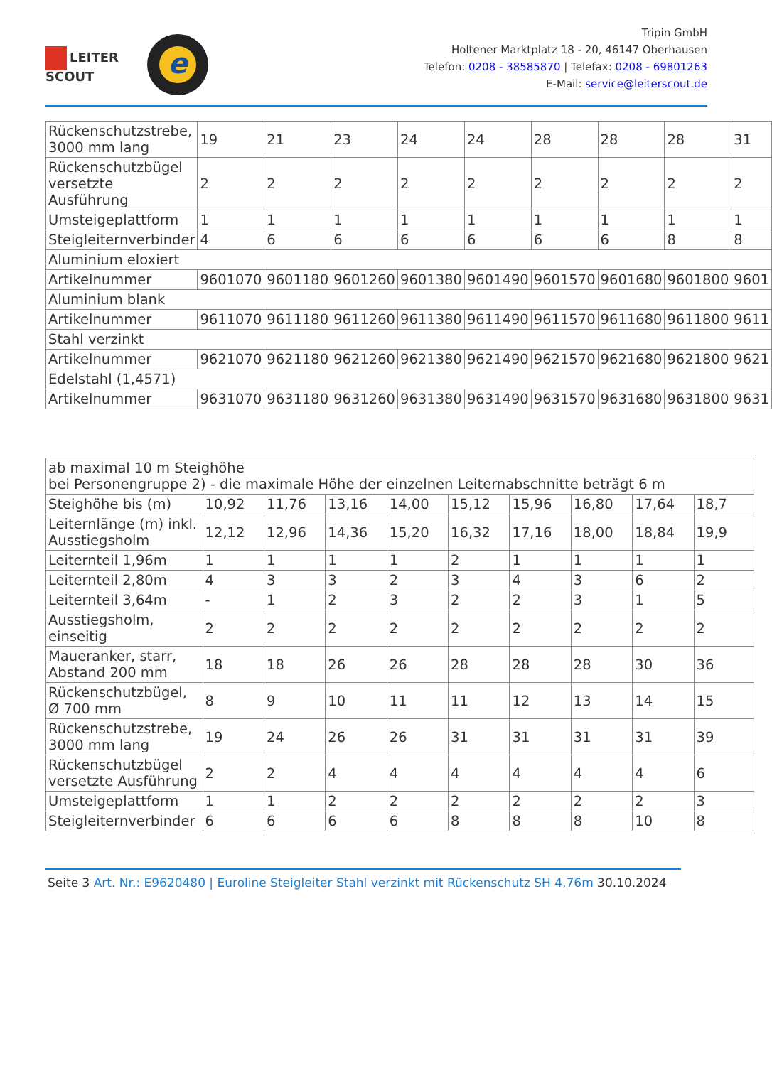LEITER
SCOUT
e
Tripin GmbH
Holtener Marktplatz 18 - 20, 46147 Oberhausen
Telefon: 0208 - 38585870 | Telefax: 0208 - 69801263
E-Mail: service@leiterscout.de
| Rückenschutzstrebe, 3000 mm lang | 19 | 21 | 23 | 24 | 24 | 28 | 28 | 28 | 31 |
| Rückenschutzbügel versetzte Ausführung | 2 | 2 | 2 | 2 | 2 | 2 | 2 | 2 | 2 |
| Umsteigeplattform | 1 | 1 | 1 | 1 | 1 | 1 | 1 | 1 | 1 |
| Steigleiternverbinder | 4 | 6 | 6 | 6 | 6 | 6 | 6 | 8 | 8 |
| Aluminium eloxiert | | | | | | | | | |
| Artikelnummer | 9601070 | 9601180 | 9601260 | 9601380 | 9601490 | 9601570 | 9601680 | 9601800 | 9601 |
| Aluminium blank | | | | | | | | | |
| Artikelnummer | 9611070 | 9611180 | 9611260 | 9611380 | 9611490 | 9611570 | 9611680 | 9611800 | 9611 |
| Stahl verzinkt | | | | | | | | | |
| Artikelnummer | 9621070 | 9621180 | 9621260 | 9621380 | 9621490 | 9621570 | 9621680 | 9621800 | 9621 |
| Edelstahl (1,4571) | | | | | | | | | |
| Artikelnummer | 9631070 | 9631180 | 9631260 | 9631380 | 9631490 | 9631570 | 9631680 | 9631800 | 9631 |
| ab maximal 10 m Steighöhe bei Personengruppe 2) - die maximale Höhe der einzelnen Leiternabschnitte beträgt 6 m | | | | | | | | | |
| Steighöhe bis (m) | 10,92 | 11,76 | 13,16 | 14,00 | 15,12 | 15,96 | 16,80 | 17,64 | 18,7 |
| Leiternlänge (m) inkl. Ausstiegsholm | 12,12 | 12,96 | 14,36 | 15,20 | 16,32 | 17,16 | 18,00 | 18,84 | 19,9 |
| Leiternteil 1,96m | 1 | 1 | 1 | 1 | 2 | 1 | 1 | 1 | 1 |
| Leiternteil 2,80m | 4 | 3 | 3 | 2 | 3 | 4 | 3 | 6 | 2 |
| Leiternteil 3,64m | - | 1 | 2 | 3 | 2 | 2 | 3 | 1 | 5 |
| Ausstiegsholm, einseitig | 2 | 2 | 2 | 2 | 2 | 2 | 2 | 2 | 2 |
| Maueranker, starr, Abstand 200 mm | 18 | 18 | 26 | 26 | 28 | 28 | 28 | 30 | 36 |
| Rückenschutzbügel, Ø 700 mm | 8 | 9 | 10 | 11 | 11 | 12 | 13 | 14 | 15 |
| Rückenschutzstrebe, 3000 mm lang | 19 | 24 | 26 | 26 | 31 | 31 | 31 | 31 | 39 |
| Rückenschutzbügel versetzte Ausführung | 2 | 2 | 4 | 4 | 4 | 4 | 4 | 4 | 6 |
| Umsteigeplattform | 1 | 1 | 2 | 2 | 2 | 2 | 2 | 2 | 3 |
| Steigleiternverbinder | 6 | 6 | 6 | 6 | 8 | 8 | 8 | 10 | 8 |
Seite 3 Art. Nr.: E9620480 | Euroline Steigleiter Stahl verzinkt mit Rückenschutz SH 4,76m 30.10.2024